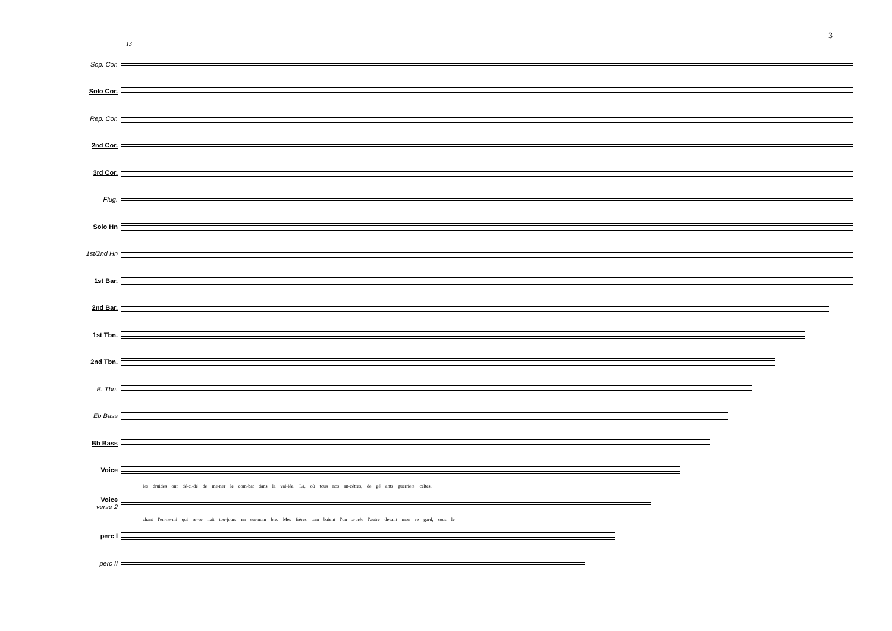3
13
Sop. Cor.
Solo Cor.
Rep. Cor.
2nd Cor.
3rd Cor.
Flug.
Solo Hn
1st/2nd Hn
1st Bar.
2nd Bar.
1st Tbn.
2nd Tbn.
B. Tbn.
Eb Bass
Bb Bass
Voice
les druides ont dé-ci-dé de me-ner le com-bat dans la val-lée. Là, où tous nos an-cêtres, de gé ants guerriers celtes,
Voice
verse 2
chant l'en-ne-mi qui re-ve nait tou-jours en sur-nom bre. Mes frères tom baient l'un a-près l'autre devant mon re gard, sous le
perc I
perc II